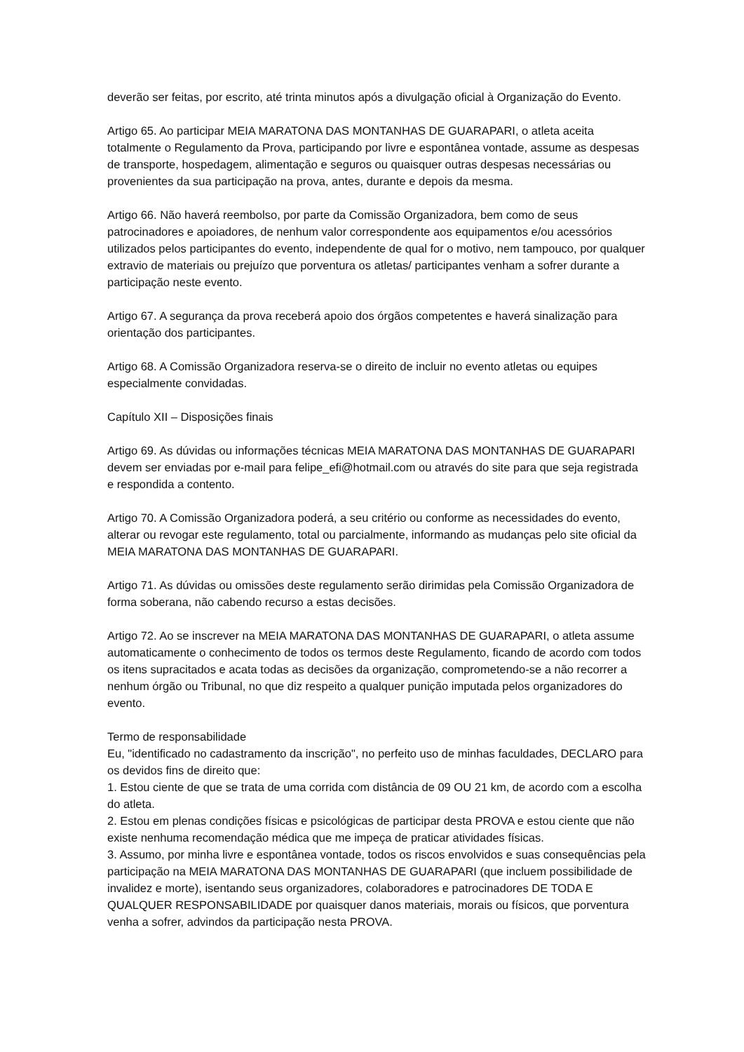deverão ser feitas, por escrito, até trinta minutos após a divulgação oficial à Organização do Evento.
Artigo 65. Ao participar MEIA MARATONA DAS MONTANHAS DE GUARAPARI, o atleta aceita totalmente o Regulamento da Prova, participando por livre e espontânea vontade, assume as despesas de transporte, hospedagem, alimentação e seguros ou quaisquer outras despesas necessárias ou provenientes da sua participação na prova, antes, durante e depois da mesma.
Artigo 66. Não haverá reembolso, por parte da Comissão Organizadora, bem como de seus patrocinadores e apoiadores, de nenhum valor correspondente aos equipamentos e/ou acessórios utilizados pelos participantes do evento, independente de qual for o motivo, nem tampouco, por qualquer extravio de materiais ou prejuízo que porventura os atletas/ participantes venham a sofrer durante a participação neste evento.
Artigo 67. A segurança da prova receberá apoio dos órgãos competentes e haverá sinalização para orientação dos participantes.
Artigo 68. A Comissão Organizadora reserva-se o direito de incluir no evento atletas ou equipes especialmente convidadas.
Capítulo XII – Disposições finais
Artigo 69. As dúvidas ou informações técnicas MEIA MARATONA DAS MONTANHAS DE GUARAPARI devem ser enviadas por e-mail para felipe_efi@hotmail.com ou através do site para que seja registrada e respondida a contento.
Artigo 70. A Comissão Organizadora poderá, a seu critério ou conforme as necessidades do evento, alterar ou revogar este regulamento, total ou parcialmente, informando as mudanças pelo site oficial da MEIA MARATONA DAS MONTANHAS DE GUARAPARI.
Artigo 71. As dúvidas ou omissões deste regulamento serão dirimidas pela Comissão Organizadora de forma soberana, não cabendo recurso a estas decisões.
Artigo 72. Ao se inscrever na MEIA MARATONA DAS MONTANHAS DE GUARAPARI, o atleta assume automaticamente o conhecimento de todos os termos deste Regulamento, ficando de acordo com todos os itens supracitados e acata todas as decisões da organização, comprometendo-se a não recorrer a nenhum órgão ou Tribunal, no que diz respeito a qualquer punição imputada pelos organizadores do evento.
Termo de responsabilidade
Eu, "identificado no cadastramento da inscrição", no perfeito uso de minhas faculdades, DECLARO para os devidos fins de direito que:
1. Estou ciente de que se trata de uma corrida com distância de 09 OU 21 km, de acordo com a escolha do atleta.
2. Estou em plenas condições físicas e psicológicas de participar desta PROVA e estou ciente que não existe nenhuma recomendação médica que me impeça de praticar atividades físicas.
3. Assumo, por minha livre e espontânea vontade, todos os riscos envolvidos e suas consequências pela participação na MEIA MARATONA DAS MONTANHAS DE GUARAPARI (que incluem possibilidade de invalidez e morte), isentando seus organizadores, colaboradores e patrocinadores DE TODA E QUALQUER RESPONSABILIDADE por quaisquer danos materiais, morais ou físicos, que porventura venha a sofrer, advindos da participação nesta PROVA.